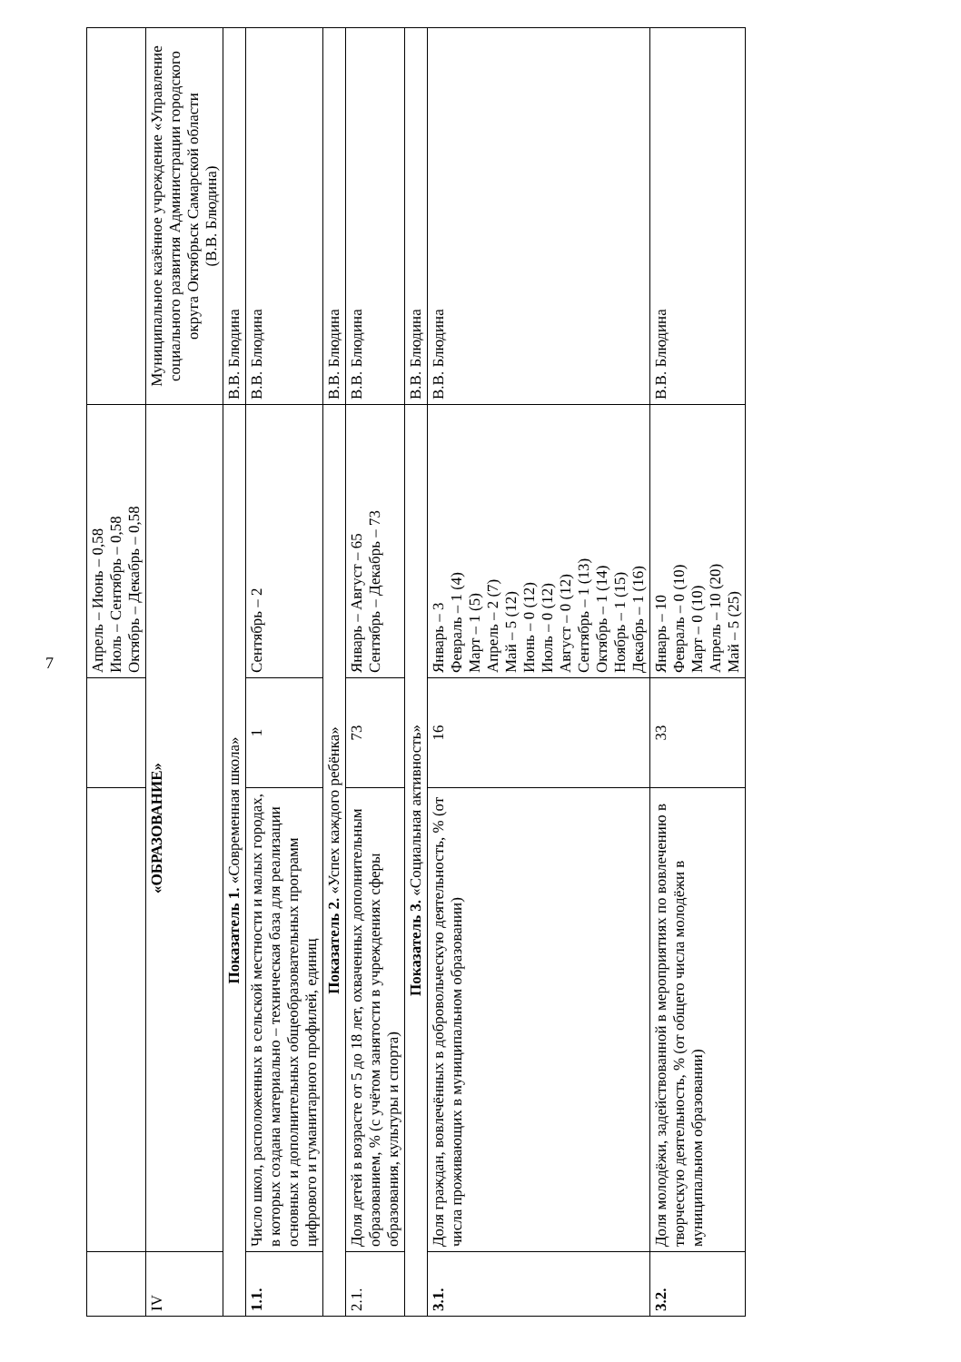7
| | | | Апрель – Июнь – 0,58 Июль – Сентябрь – 0,58 Октябрь – Декабрь – 0,58 | |
| IV | «ОБРАЗОВАНИЕ» | | | Муниципальное казённое учреждение «Управление социального развития Администрации городского округа Октябрьск Самарской области (В.В. Блюдина) |
| Показатель 1. «Современная школа» | | | | В.В. Блюдина |
| 1.1. | Число школ, расположенных в сельской местности и малых городах, в которых создана материально – техническая база для реализации основных и дополнительных общеобразовательных программ цифрового и гуманитарного профилей, единиц | 1 | Сентябрь – 2 | В.В. Блюдина |
| Показатель 2. «Успех каждого ребёнка» | | | | В.В. Блюдина |
| 2.1. | Доля детей в возрасте от 5 до 18 лет, охваченных дополнительным образованием, % (с учётом занятости в учреждениях сферы образования, культуры и спорта) | 73 | Январь – Август – 65 Сентябрь – Декабрь – 73 | В.В. Блюдина |
| Показатель 3. «Социальная активность» | | | | В.В. Блюдина |
| 3.1. | Доля граждан, вовлечённых в добровольческую деятельность, % (от числа проживающих в муниципальном образовании) | 16 | Январь – 3 Февраль – 1 (4) Март – 1 (5) Апрель – 2 (7) Май – 5 (12) Июнь – 0 (12) Июль – 0 (12) Август – 0 (12) Сентябрь – 1 (13) Октябрь – 1 (14) Ноябрь – 1 (15) Декабрь – 1 (16) | В.В. Блюдина |
| 3.2. | Доля молодёжи, задействованной в мероприятиях по вовлечению в творческую деятельность, % (от общего числа молодёжи в муниципальном образовании) | 33 | Январь – 10 Февраль – 0 (10) Март – 0 (10) Апрель – 10 (20) Май – 5 (25) | В.В. Блюдина |